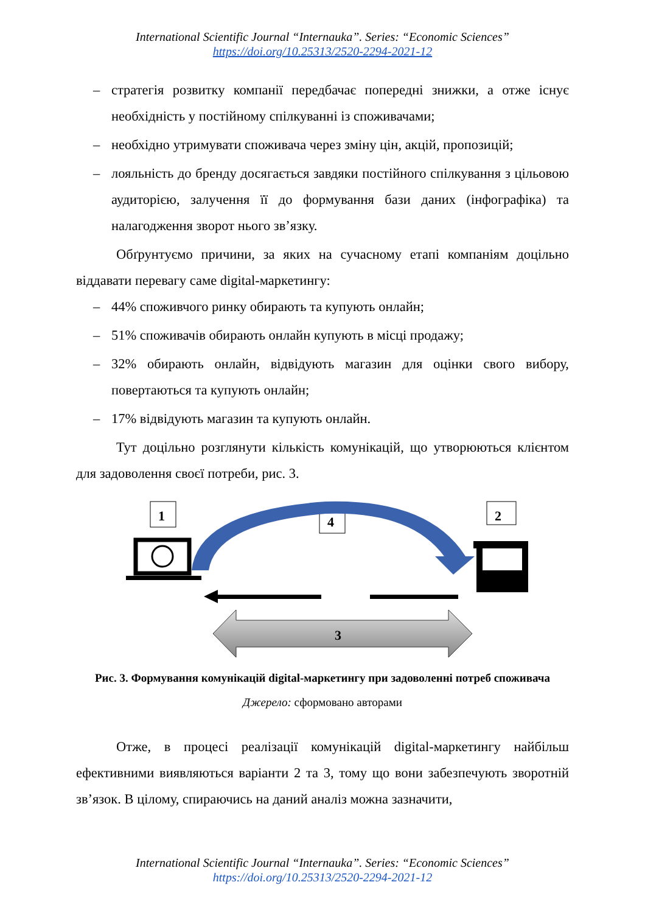International Scientific Journal “Internauka”. Series: “Economic Sciences”
https://doi.org/10.25313/2520-2294-2021-12
– стратегія розвитку компанії передбачає попередні знижки, а отже існує необхідність у постійному спілкуванні із споживачами;
– необхідно утримувати споживача через зміну цін, акцій, пропозицій;
– лояльність до бренду досягається завдяки постійного спілкування з цільовою аудиторією, залучення її до формування бази даних (інфографіка) та налагодження зворот нього зв’язку.
Обґрунтуємо причини, за яких на сучасному етапі компаніям доцільно віддавати перевагу саме digital-маркетингу:
– 44% споживчого ринку обирають та купують онлайн;
– 51% споживачів обирають онлайн купують в місці продажу;
– 32% обирають онлайн, відвідують магазин для оцінки свого вибору, повертаються та купують онлайн;
– 17% відвідують магазин та купують онлайн.
Тут доцільно розглянути кількість комунікацій, що утворюються клієнтом для задоволення своєї потреби, рис. 3.
1
4
2
3
Рис. 3. Формування комунікацій digital-маркетингу при задоволенні потреб споживача
Джерело: сформовано авторами
Отже, в процесі реалізації комунікацій digital-маркетингу найбільш ефективними виявляються варіанти 2 та 3, тому що вони забезпечують зворотній зв’язок. В цілому, спираючись на даний аналіз можна зазначити,
International Scientific Journal “Internauka”. Series: “Economic Sciences”
https://doi.org/10.25313/2520-2294-2021-12